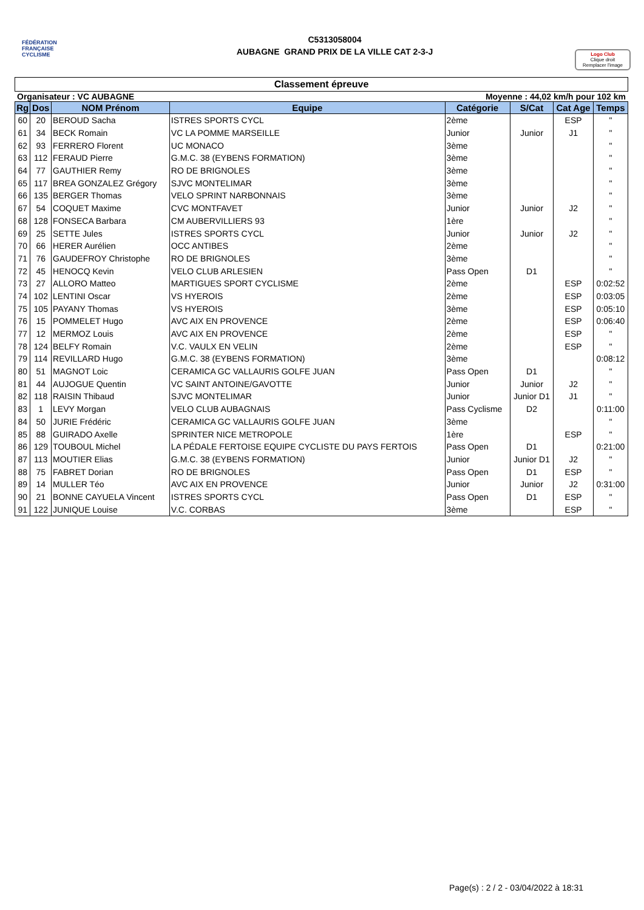FÉDÉRATION
FRANÇAISE
CYCLISME
C5313058004
AUBAGNE GRAND PRIX DE LA VILLE CAT 2-3-J
Logo Club
Clique droit
Remplacer l'image
Classement épreuve
Organisateur : VC AUBAGNE Moyenne : 44,02 km/h pour 102 km
| Rg | Dos | NOM Prénom | Equipe | Catégorie | S/Cat | Cat Age | Temps |
| --- | --- | --- | --- | --- | --- | --- | --- |
| 60 | 20 | BEROUD Sacha | ISTRES SPORTS CYCL | 2ème | | ESP | " |
| 61 | 34 | BECK Romain | VC LA POMME MARSEILLE | Junior | Junior | J1 | " |
| 62 | 93 | FERRERO Florent | UC MONACO | 3ème | | | " |
| 63 | 112 | FERAUD Pierre | G.M.C. 38 (EYBENS FORMATION) | 3ème | | | " |
| 64 | 77 | GAUTHIER Remy | RO DE BRIGNOLES | 3ème | | | " |
| 65 | 117 | BREA GONZALEZ Grégory | SJVC MONTELIMAR | 3ème | | | " |
| 66 | 135 | BERGER Thomas | VELO SPRINT NARBONNAIS | 3ème | | | " |
| 67 | 54 | COQUET Maxime | CVC MONTFAVET | Junior | Junior | J2 | " |
| 68 | 128 | FONSECA Barbara | CM AUBERVILLIERS 93 | 1ère | | | " |
| 69 | 25 | SETTE Jules | ISTRES SPORTS CYCL | Junior | Junior | J2 | " |
| 70 | 66 | HERER Aurélien | OCC ANTIBES | 2ème | | | " |
| 71 | 76 | GAUDEFROY Christophe | RO DE BRIGNOLES | 3ème | | | " |
| 72 | 45 | HENOCQ Kevin | VELO CLUB ARLESIEN | Pass Open | D1 | | " |
| 73 | 27 | ALLORO Matteo | MARTIGUES SPORT CYCLISME | 2ème | | ESP | 0:02:52 |
| 74 | 102 | LENTINI Oscar | VS HYEROIS | 2ème | | ESP | 0:03:05 |
| 75 | 105 | PAYANY Thomas | VS HYEROIS | 3ème | | ESP | 0:05:10 |
| 76 | 15 | POMMELET Hugo | AVC AIX EN PROVENCE | 2ème | | ESP | 0:06:40 |
| 77 | 12 | MERMOZ Louis | AVC AIX EN PROVENCE | 2ème | | ESP | " |
| 78 | 124 | BELFY Romain | V.C. VAULX EN VELIN | 2ème | | ESP | " |
| 79 | 114 | REVILLARD Hugo | G.M.C. 38 (EYBENS FORMATION) | 3ème | | | 0:08:12 |
| 80 | 51 | MAGNOT Loic | CERAMICA GC VALLAURIS GOLFE JUAN | Pass Open | D1 | | " |
| 81 | 44 | AUJOGUE Quentin | VC SAINT ANTOINE/GAVOTTE | Junior | Junior | J2 | " |
| 82 | 118 | RAISIN Thibaud | SJVC MONTELIMAR | Junior | Junior D1 | J1 | " |
| 83 | 1 | LEVY Morgan | VELO CLUB AUBAGNAIS | Pass Cyclisme | D2 | | 0:11:00 |
| 84 | 50 | JURIE Frédéric | CERAMICA GC VALLAURIS GOLFE JUAN | 3ème | | | " |
| 85 | 88 | GUIRADO Axelle | SPRINTER NICE METROPOLE | 1ère | | ESP | " |
| 86 | 129 | TOUBOUL Michel | LA PÉDALE FERTOISE EQUIPE CYCLISTE DU PAYS FERTOIS | Pass Open | D1 | | 0:21:00 |
| 87 | 113 | MOUTIER Elias | G.M.C. 38 (EYBENS FORMATION) | Junior | Junior D1 | J2 | " |
| 88 | 75 | FABRET Dorian | RO DE BRIGNOLES | Pass Open | D1 | ESP | " |
| 89 | 14 | MULLER Téo | AVC AIX EN PROVENCE | Junior | Junior | J2 | 0:31:00 |
| 90 | 21 | BONNE CAYUELA Vincent | ISTRES SPORTS CYCL | Pass Open | D1 | ESP | " |
| 91 | 122 | JUNIQUE Louise | V.C. CORBAS | 3ème | | ESP | " |
Page(s) : 2 / 2 - 03/04/2022 à 18:31